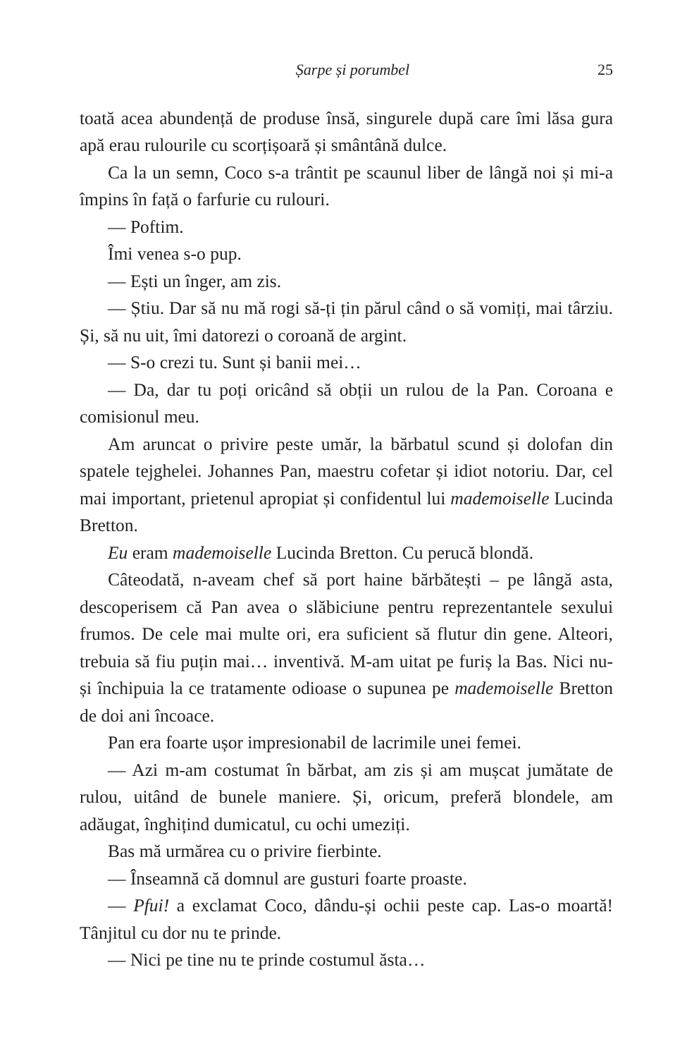Șarpe și porumbel 25
toată acea abundență de produse însă, singurele după care îmi lăsa gura apă erau rulourile cu scorțișoară și smântână dulce.
Ca la un semn, Coco s-a trântit pe scaunul liber de lângă noi și mi-a împins în față o farfurie cu rulouri.
— Poftim.
Îmi venea s-o pup.
— Ești un înger, am zis.
— Știu. Dar să nu mă rogi să-ți țin părul când o să vomiți, mai târziu. Și, să nu uit, îmi datorezi o coroană de argint.
— S-o crezi tu. Sunt și banii mei…
— Da, dar tu poți oricând să obții un rulou de la Pan. Coroana e comisionul meu.
Am aruncat o privire peste umăr, la bărbatul scund și dolofan din spatele tejghelei. Johannes Pan, maestru cofetar și idiot notoriu. Dar, cel mai important, prietenul apropiat și confidentul lui mademoiselle Lucinda Bretton.
Eu eram mademoiselle Lucinda Bretton. Cu perucă blondă.
Câteodată, n-aveam chef să port haine bărbătești – pe lângă asta, descoperisem că Pan avea o slăbiciune pentru reprezentantele sexului frumos. De cele mai multe ori, era suficient să flutur din gene. Alteori, trebuia să fiu puțin mai… inventivă. M-am uitat pe furiș la Bas. Nici nu-și închipuia la ce tratamente odioase o supunea pe mademoiselle Bretton de doi ani încoace.
Pan era foarte ușor impresionabil de lacrimile unei femei.
— Azi m-am costumat în bărbat, am zis și am mușcat jumătate de rulou, uitând de bunele maniere. Și, oricum, preferă blondele, am adăugat, înghițind dumicatul, cu ochi umeziți.
Bas mă urmărea cu o privire fierbinte.
— Înseamnă că domnul are gusturi foarte proaste.
— Pfui! a exclamat Coco, dându-și ochii peste cap. Las-o moartă! Tânjitul cu dor nu te prinde.
— Nici pe tine nu te prinde costumul ăsta…